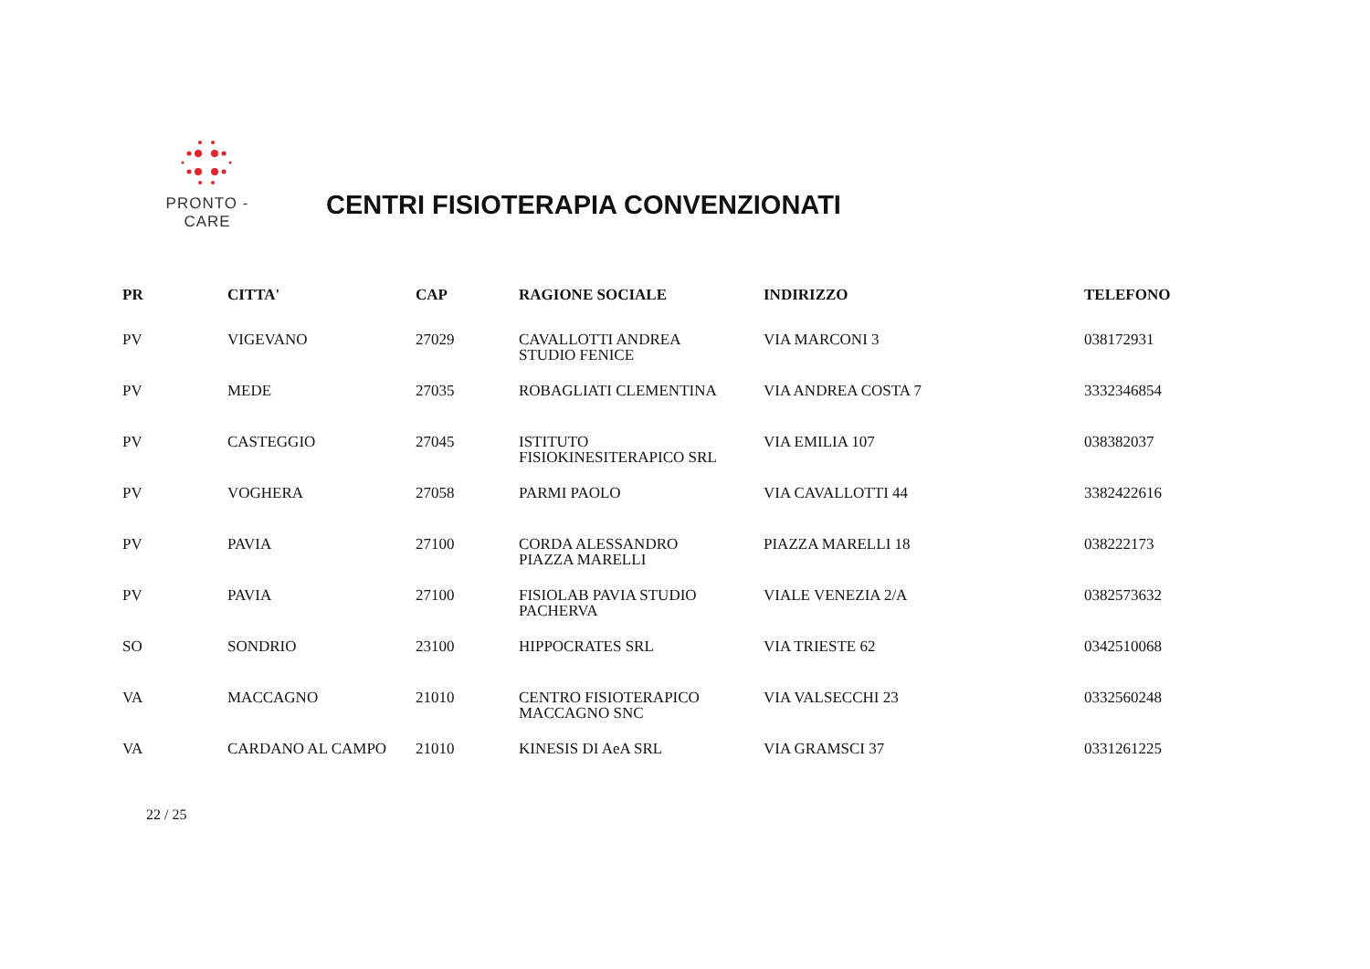PRONTO - CARE
CENTRI FISIOTERAPIA CONVENZIONATI
| PR | CITTA' | CAP | RAGIONE SOCIALE | INDIRIZZO | TELEFONO |
| --- | --- | --- | --- | --- | --- |
| PV | VIGEVANO | 27029 | CAVALLOTTI ANDREA STUDIO FENICE | VIA MARCONI 3 | 038172931 |
| PV | MEDE | 27035 | ROBAGLIATI CLEMENTINA | VIA ANDREA COSTA 7 | 3332346854 |
| PV | CASTEGGIO | 27045 | ISTITUTO FISIOKINESITERAPICO SRL | VIA EMILIA 107 | 038382037 |
| PV | VOGHERA | 27058 | PARMI PAOLO | VIA CAVALLOTTI 44 | 3382422616 |
| PV | PAVIA | 27100 | CORDA ALESSANDRO PIAZZA MARELLI | PIAZZA MARELLI 18 | 038222173 |
| PV | PAVIA | 27100 | FISIOLAB PAVIA STUDIO PACHERVA | VIALE VENEZIA 2/A | 0382573632 |
| SO | SONDRIO | 23100 | HIPPOCRATES SRL | VIA TRIESTE 62 | 0342510068 |
| VA | MACCAGNO | 21010 | CENTRO FISIOTERAPICO MACCAGNO SNC | VIA VALSECCHI 23 | 0332560248 |
| VA | CARDANO AL CAMPO | 21010 | KINESIS DI AeA SRL | VIA GRAMSCI 37 | 0331261225 |
22 / 25